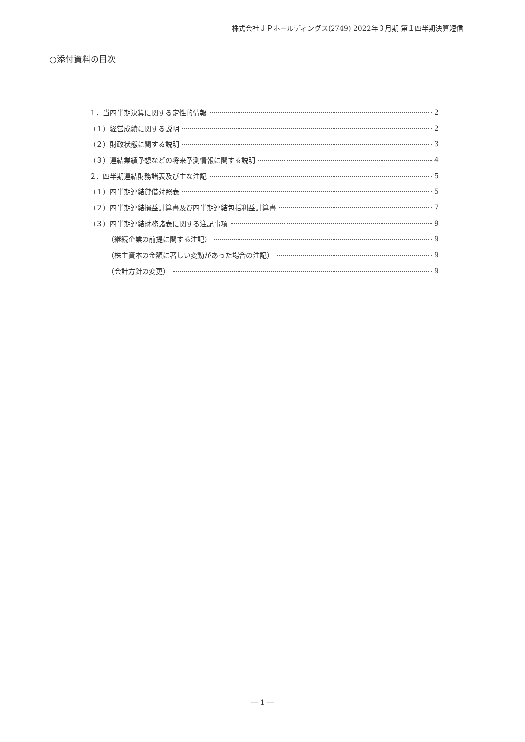株式会社ＪＰホールディングス(2749) 2022年３月期 第１四半期決算短信
○添付資料の目次
１．当四半期決算に関する定性的情報 2
（１）経営成績に関する説明 2
（２）財政状態に関する説明 3
（３）連結業績予想などの将来予測情報に関する説明 4
２．四半期連結財務諸表及び主な注記 5
（１）四半期連結貸借対照表 5
（２）四半期連結損益計算書及び四半期連結包括利益計算書 7
（３）四半期連結財務諸表に関する注記事項 9
（継続企業の前提に関する注記） 9
（株主資本の金額に著しい変動があった場合の注記） 9
（会計方針の変更） 9
― 1 ―